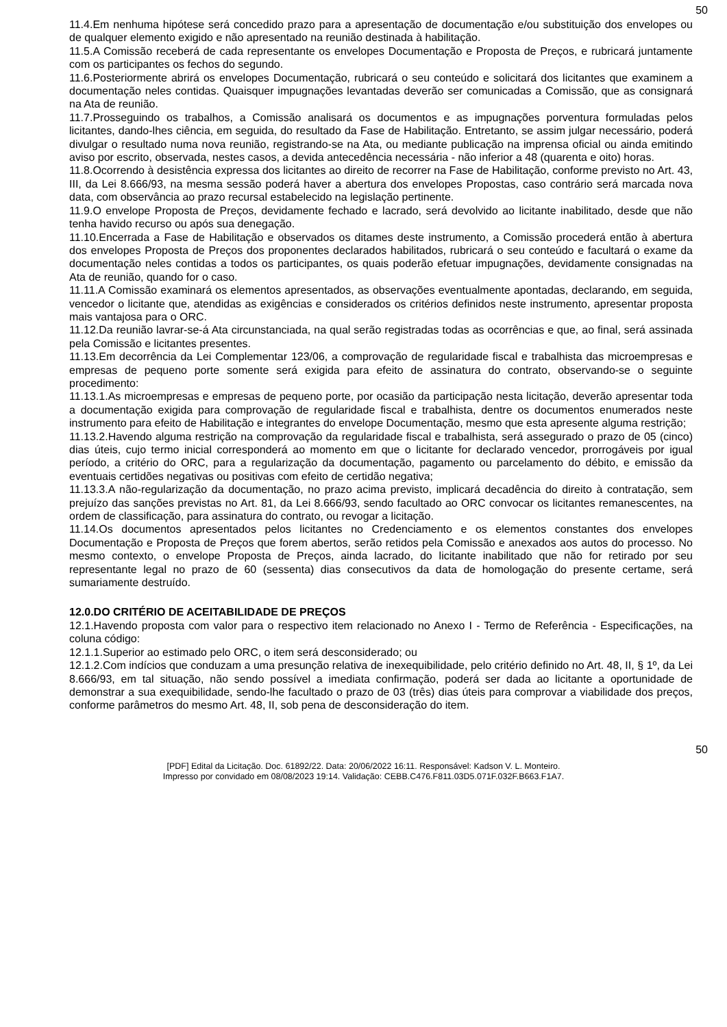50
11.4.Em nenhuma hipótese será concedido prazo para a apresentação de documentação e/ou substituição dos envelopes ou de qualquer elemento exigido e não apresentado na reunião destinada à habilitação.
11.5.A Comissão receberá de cada representante os envelopes Documentação e Proposta de Preços, e rubricará juntamente com os participantes os fechos do segundo.
11.6.Posteriormente abrirá os envelopes Documentação, rubricará o seu conteúdo e solicitará dos licitantes que examinem a documentação neles contidas. Quaisquer impugnações levantadas deverão ser comunicadas a Comissão, que as consignará na Ata de reunião.
11.7.Prosseguindo os trabalhos, a Comissão analisará os documentos e as impugnações porventura formuladas pelos licitantes, dando-lhes ciência, em seguida, do resultado da Fase de Habilitação. Entretanto, se assim julgar necessário, poderá divulgar o resultado numa nova reunião, registrando-se na Ata, ou mediante publicação na imprensa oficial ou ainda emitindo aviso por escrito, observada, nestes casos, a devida antecedência necessária - não inferior a 48 (quarenta e oito) horas.
11.8.Ocorrendo à desistência expressa dos licitantes ao direito de recorrer na Fase de Habilitação, conforme previsto no Art. 43, III, da Lei 8.666/93, na mesma sessão poderá haver a abertura dos envelopes Propostas, caso contrário será marcada nova data, com observância ao prazo recursal estabelecido na legislação pertinente.
11.9.O envelope Proposta de Preços, devidamente fechado e lacrado, será devolvido ao licitante inabilitado, desde que não tenha havido recurso ou após sua denegação.
11.10.Encerrada a Fase de Habilitação e observados os ditames deste instrumento, a Comissão procederá então à abertura dos envelopes Proposta de Preços dos proponentes declarados habilitados, rubricará o seu conteúdo e facultará o exame da documentação neles contidas a todos os participantes, os quais poderão efetuar impugnações, devidamente consignadas na Ata de reunião, quando for o caso.
11.11.A Comissão examinará os elementos apresentados, as observações eventualmente apontadas, declarando, em seguida, vencedor o licitante que, atendidas as exigências e considerados os critérios definidos neste instrumento, apresentar proposta mais vantajosa para o ORC.
11.12.Da reunião lavrar-se-á Ata circunstanciada, na qual serão registradas todas as ocorrências e que, ao final, será assinada pela Comissão e licitantes presentes.
11.13.Em decorrência da Lei Complementar 123/06, a comprovação de regularidade fiscal e trabalhista das microempresas e empresas de pequeno porte somente será exigida para efeito de assinatura do contrato, observando-se o seguinte procedimento:
11.13.1.As microempresas e empresas de pequeno porte, por ocasião da participação nesta licitação, deverão apresentar toda a documentação exigida para comprovação de regularidade fiscal e trabalhista, dentre os documentos enumerados neste instrumento para efeito de Habilitação e integrantes do envelope Documentação, mesmo que esta apresente alguma restrição;
11.13.2.Havendo alguma restrição na comprovação da regularidade fiscal e trabalhista, será assegurado o prazo de 05 (cinco) dias úteis, cujo termo inicial corresponderá ao momento em que o licitante for declarado vencedor, prorrogáveis por igual período, a critério do ORC, para a regularização da documentação, pagamento ou parcelamento do débito, e emissão da eventuais certidões negativas ou positivas com efeito de certidão negativa;
11.13.3.A não-regularização da documentação, no prazo acima previsto, implicará decadência do direito à contratação, sem prejuízo das sanções previstas no Art. 81, da Lei 8.666/93, sendo facultado ao ORC convocar os licitantes remanescentes, na ordem de classificação, para assinatura do contrato, ou revogar a licitação.
11.14.Os documentos apresentados pelos licitantes no Credenciamento e os elementos constantes dos envelopes Documentação e Proposta de Preços que forem abertos, serão retidos pela Comissão e anexados aos autos do processo. No mesmo contexto, o envelope Proposta de Preços, ainda lacrado, do licitante inabilitado que não for retirado por seu representante legal no prazo de 60 (sessenta) dias consecutivos da data de homologação do presente certame, será sumariamente destruído.
12.0.DO CRITÉRIO DE ACEITABILIDADE DE PREÇOS
12.1.Havendo proposta com valor para o respectivo item relacionado no Anexo I - Termo de Referência - Especificações, na coluna código:
12.1.1.Superior ao estimado pelo ORC, o item será desconsiderado; ou
12.1.2.Com indícios que conduzam a uma presunção relativa de inexequibilidade, pelo critério definido no Art. 48, II, § 1º, da Lei 8.666/93, em tal situação, não sendo possível a imediata confirmação, poderá ser dada ao licitante a oportunidade de demonstrar a sua exequibilidade, sendo-lhe facultado o prazo de 03 (três) dias úteis para comprovar a viabilidade dos preços, conforme parâmetros do mesmo Art. 48, II, sob pena de desconsideração do item.
50
[PDF] Edital da Licitação. Doc. 61892/22. Data: 20/06/2022 16:11. Responsável: Kadson V. L. Monteiro.
Impresso por convidado em 08/08/2023 19:14. Validação: CEBB.C476.F811.03D5.071F.032F.B663.F1A7.